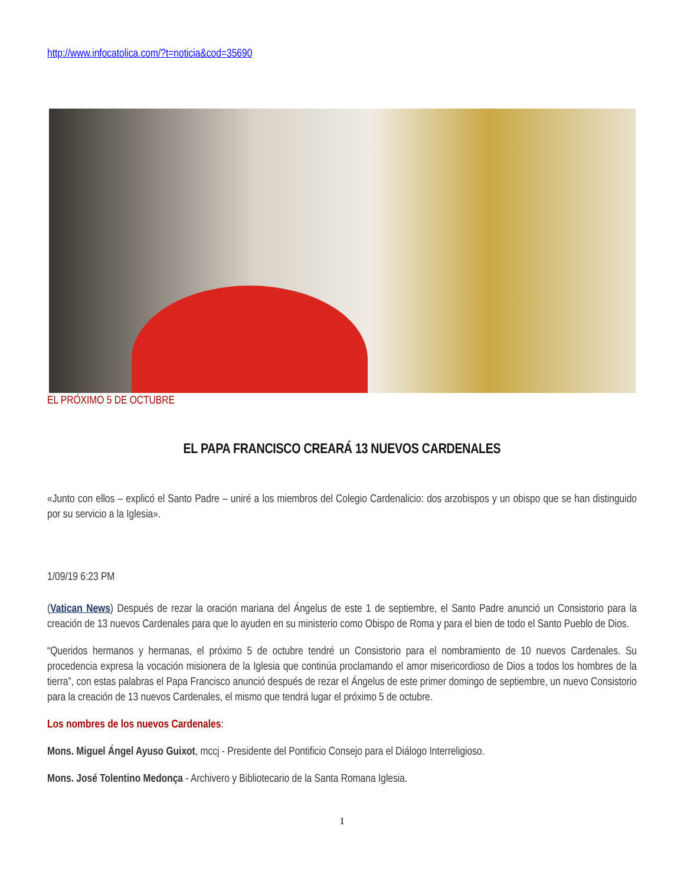http://www.infocatolica.com/?t=noticia&cod=35690
EL PRÓXIMO 5 DE OCTUBRE
EL PAPA FRANCISCO CREARÁ 13 NUEVOS CARDENALES
«Junto con ellos – explicó el Santo Padre – uniré a los miembros del Colegio Cardenalicio: dos arzobispos y un obispo que se han distinguido por su servicio a la Iglesia».
1/09/19 6:23 PM
(Vatican News) Después de rezar la oración mariana del Ángelus de este 1 de septiembre, el Santo Padre anunció un Consistorio para la creación de 13 nuevos Cardenales para que lo ayuden en su ministerio como Obispo de Roma y para el bien de todo el Santo Pueblo de Dios.
“Queridos hermanos y hermanas, el próximo 5 de octubre tendré un Consistorio para el nombramiento de 10 nuevos Cardenales. Su procedencia expresa la vocación misionera de la Iglesia que continúa proclamando el amor misericordioso de Dios a todos los hombres de la tierra”, con estas palabras el Papa Francisco anunció después de rezar el Ángelus de este primer domingo de septiembre, un nuevo Consistorio para la creación de 13 nuevos Cardenales, el mismo que tendrá lugar el próximo 5 de octubre.
Los nombres de los nuevos Cardenales:
Mons. Miguel Ángel Ayuso Guixot, mccj - Presidente del Pontificio Consejo para el Diálogo Interreligioso.
Mons. José Tolentino Medonça - Archivero y Bibliotecario de la Santa Romana Iglesia.
1